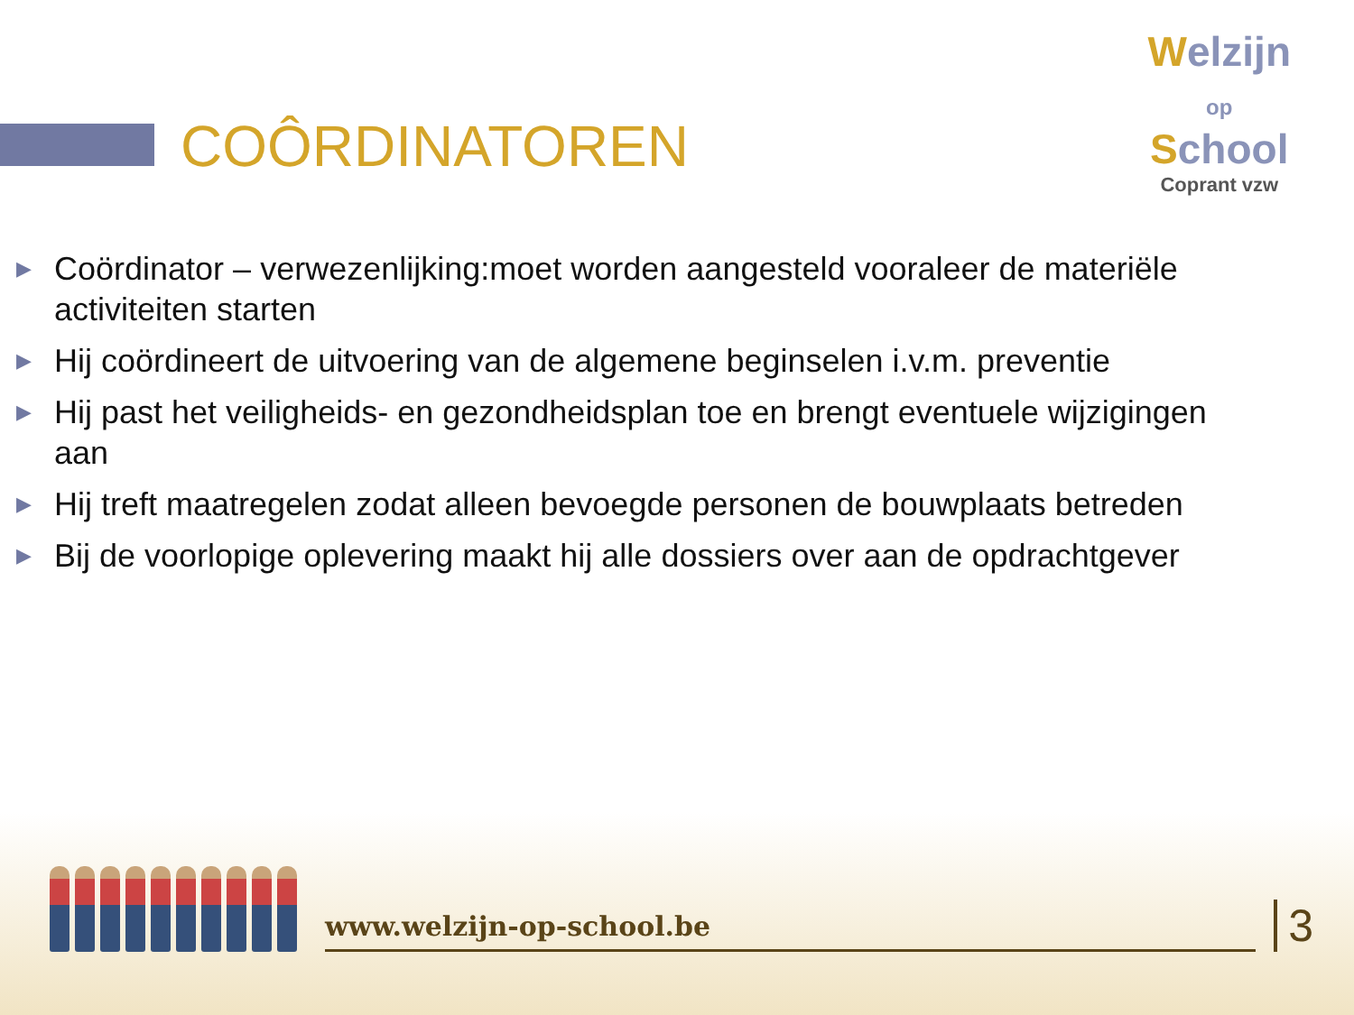COÔRDINATOREN
Welzijn
op
School
Coprant vzw
▶ Coördinator – verwezenlijking:moet worden aangesteld vooraleer de materiële activiteiten starten
▶ Hij coördineert de uitvoering van de algemene beginselen i.v.m. preventie
▶ Hij past het veiligheids- en gezondheidsplan toe en brengt eventuele wijzigingen aan
▶ Hij treft maatregelen zodat alleen bevoegde personen de bouwplaats betreden
▶ Bij de voorlopige oplevering maakt hij alle dossiers over aan de opdrachtgever
www.welzijn-op-school.be
3